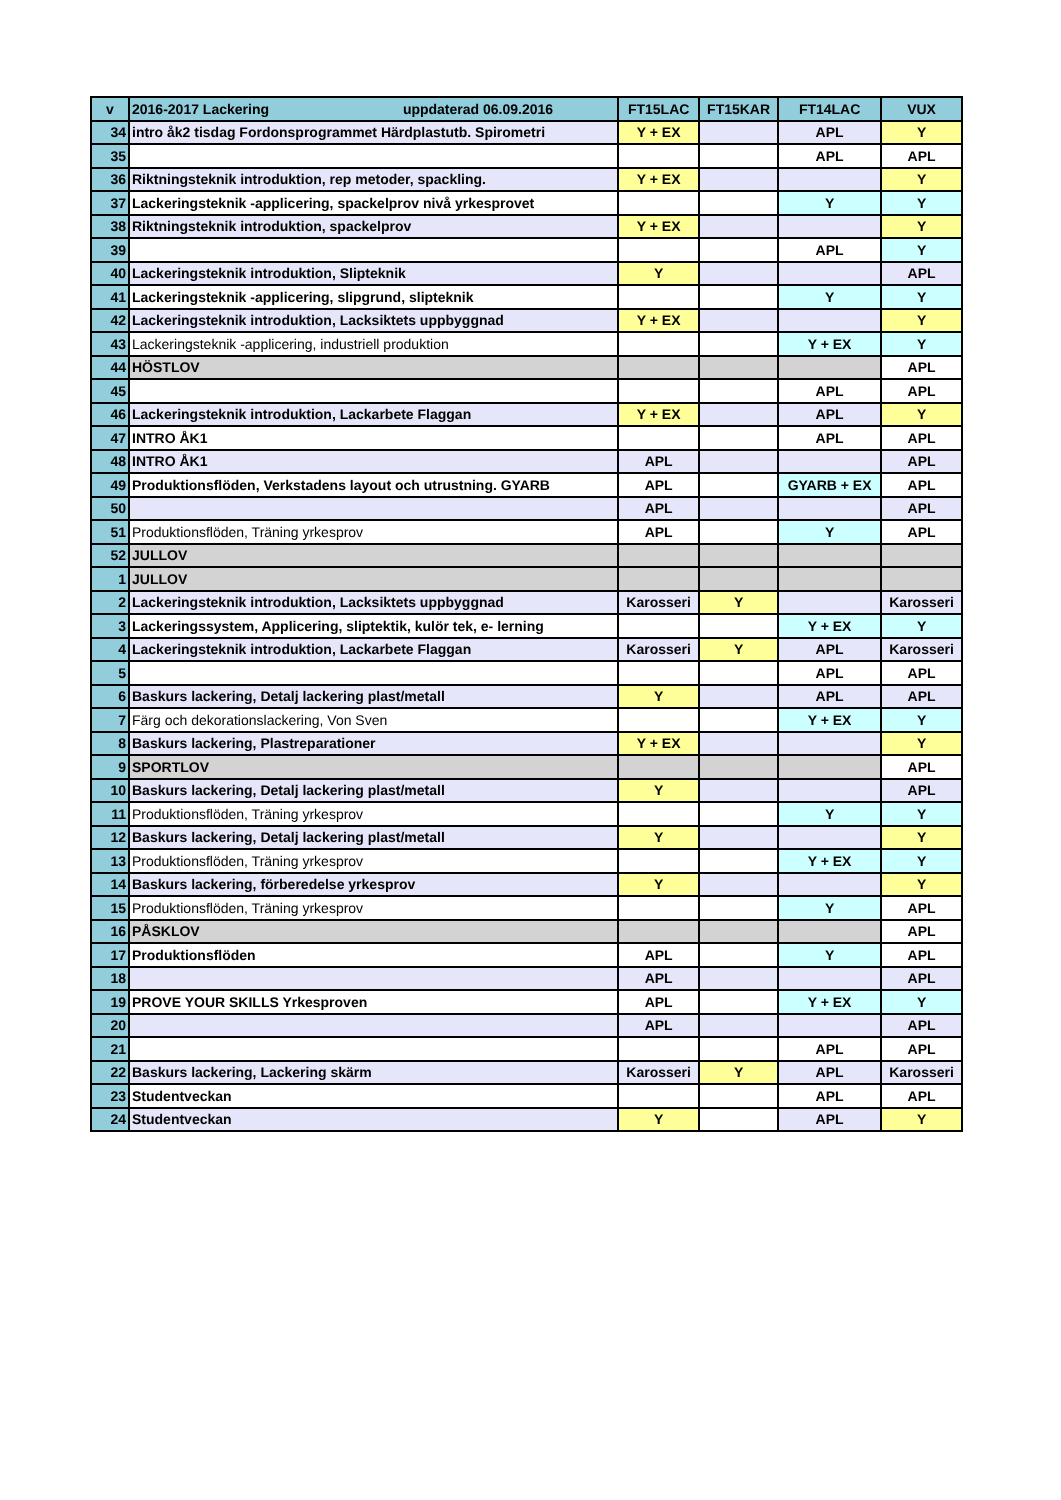| v | 2016-2017 Lackering uppdaterad 06.09.2016 | FT15LAC | FT15KAR | FT14LAC | VUX |
| --- | --- | --- | --- | --- | --- |
| 34 | intro åk2 tisdag Fordonsprogrammet Härdplastutb. Spirometri | Y + EX | | APL | Y |
| 35 | | | | APL | APL |
| 36 | Riktningsteknik introduktion, rep metoder, spackling. | Y + EX | | | Y |
| 37 | Lackeringsteknik -applicering, spackelprov nivå yrkesprovet | | | Y | Y |
| 38 | Riktningsteknik introduktion, spackelprov | Y + EX | | | Y |
| 39 | | | | APL | Y |
| 40 | Lackeringsteknik introduktion, Slipteknik | Y | | | APL |
| 41 | Lackeringsteknik -applicering, slipgrund, slipteknik | | | Y | Y |
| 42 | Lackeringsteknik introduktion, Lacksiktets uppbyggnad | Y + EX | | | Y |
| 43 | Lackeringsteknik -applicering, industriell produktion | | | Y + EX | Y |
| 44 | HÖSTLOV | | | | APL |
| 45 | | | | APL | APL |
| 46 | Lackeringsteknik introduktion, Lackarbete Flaggan | Y + EX | | APL | Y |
| 47 | INTRO ÅK1 | | | APL | APL |
| 48 | INTRO ÅK1 | APL | | | APL |
| 49 | Produktionsflöden, Verkstadens layout och utrustning. GYARB | APL | | GYARB + EX | APL |
| 50 | | APL | | | APL |
| 51 | Produktionsflöden, Träning yrkesprov | APL | | Y | APL |
| 52 | JULLOV | | | | |
| 1 | JULLOV | | | | |
| 2 | Lackeringsteknik introduktion, Lacksiktets uppbyggnad | Karosseri | Y | | Karosseri |
| 3 | Lackeringssystem, Applicering, sliptektik, kulör tek, e- lerning | | | Y + EX | Y |
| 4 | Lackeringsteknik introduktion, Lackarbete Flaggan | Karosseri | Y | APL | Karosseri |
| 5 | | | | APL | APL |
| 6 | Baskurs lackering, Detalj lackering plast/metall | Y | | APL | APL |
| 7 | Färg och dekorationslackering, Von Sven | | | Y + EX | Y |
| 8 | Baskurs lackering, Plastreparationer | Y + EX | | | Y |
| 9 | SPORTLOV | | | | APL |
| 10 | Baskurs lackering, Detalj lackering plast/metall | Y | | | APL |
| 11 | Produktionsflöden, Träning yrkesprov | | | Y | Y |
| 12 | Baskurs lackering, Detalj lackering plast/metall | Y | | | Y |
| 13 | Produktionsflöden, Träning yrkesprov | | | Y + EX | Y |
| 14 | Baskurs lackering, förberedelse yrkesprov | Y | | | Y |
| 15 | Produktionsflöden, Träning yrkesprov | | | Y | APL |
| 16 | PÅSKLOV | | | | APL |
| 17 | Produktionsflöden | APL | | Y | APL |
| 18 | | APL | | | APL |
| 19 | PROVE YOUR SKILLS Yrkesproven | APL | | Y + EX | Y |
| 20 | | APL | | | APL |
| 21 | | | | APL | APL |
| 22 | Baskurs lackering, Lackering skärm | Karosseri | Y | APL | Karosseri |
| 23 | Studentveckan | | | APL | APL |
| 24 | Studentveckan | Y | | APL | Y |